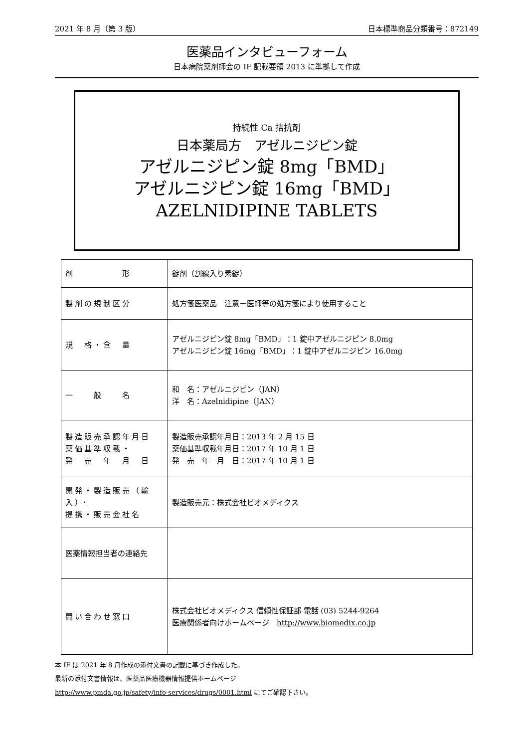2021 年 8 月（第 3 版） 日本標準商品分類番号：872149
医薬品インタビューフォーム
日本病院薬剤師会の IF 記載要領 2013 に準拠して作成
持続性 Ca 拮抗剤
日本薬局方　アゼルニジピン錠
アゼルニジピン錠 8mg「BMD」
アゼルニジピン錠 16mg「BMD」
AZELNIDIPINE TABLETS
| 剤 形 | 錠剤（割線入り素錠） |
| 製剤の規制区分 | 処方箋医薬品 注意－医師等の処方箋により使用すること |
| 規 格・含 量 | アゼルニジピン錠 8mg「BMD」：1 錠中アゼルニジピン 8.0mg アゼルニジピン錠 16mg「BMD」：1 錠中アゼルニジピン 16.0mg |
| 一 般 名 | 和 名：アゼルニジピン（JAN） 洋 名：Azelnidipine（JAN） |
| 製造販売承認年月日 薬価基準収載・ 発 売 年 月 日 | 製造販売承認年月日：2013 年 2 月 15 日 薬価基準収載年月日：2017 年 10 月 1 日 発 売 年 月 日：2017 年 10 月 1 日 |
| 開発・製造販売（輸入）・ 提携・販売会社名 | 製造販売元：株式会社ビオメディクス |
| 医薬情報担当者の連絡先 | |
| 問い合わせ窓口 | 株式会社ビオメディクス 信頼性保証部 電話 (03) 5244-9264 医療関係者向けホームページ http://www.biomedix.co.jp |
本 IF は 2021 年 8 月作成の添付文書の記載に基づき作成した。
最新の添付文書情報は、医薬品医療機器情報提供ホームページ
http://www.pmda.go.jp/safety/info-services/drugs/0001.html にてご確認下さい。